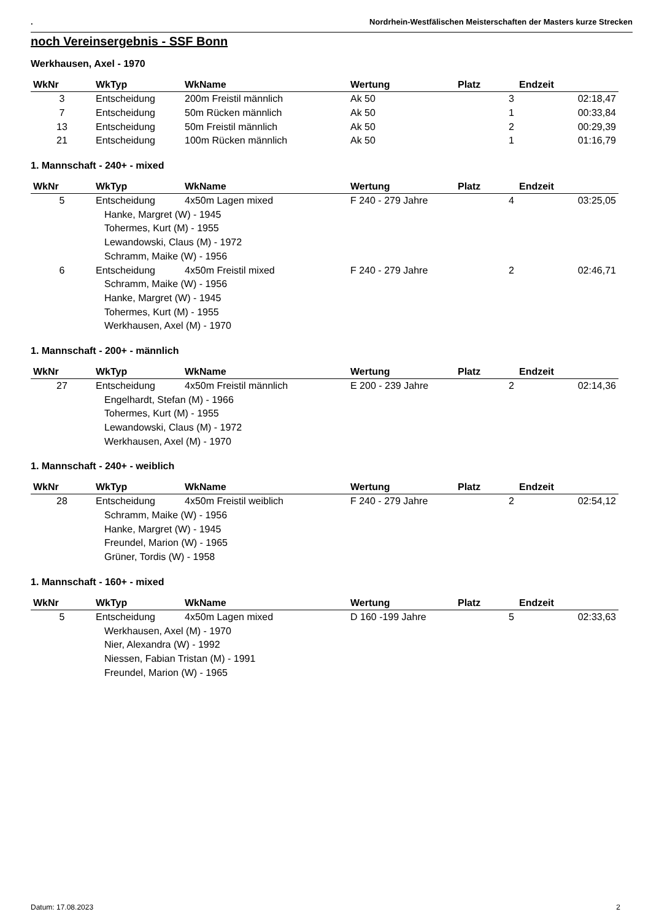. Nordrhein-Westfälischen Meisterschaften der Masters kurze Strecken
noch Vereinsergebnis - SSF Bonn
Werkhausen, Axel - 1970
| WkNr | WkTyp | WkName | Wertung | Platz | Endzeit |
| --- | --- | --- | --- | --- | --- |
| 3 | Entscheidung | 200m Freistil männlich | Ak 50 | 3 | 02:18,47 |
| 7 | Entscheidung | 50m Rücken männlich | Ak 50 | 1 | 00:33,84 |
| 13 | Entscheidung | 50m Freistil männlich | Ak 50 | 2 | 00:29,39 |
| 21 | Entscheidung | 100m Rücken männlich | Ak 50 | 1 | 01:16,79 |
1. Mannschaft - 240+ - mixed
| WkNr | WkTyp | WkName | Wertung | Platz | Endzeit |
| --- | --- | --- | --- | --- | --- |
| 5 | Entscheidung | 4x50m Lagen mixed | F 240 - 279 Jahre | 4 | 03:25,05 |
| Hanke, Margret (W) - 1945 | | | | | |
| Tohermes, Kurt (M) - 1955 | | | | | |
| Lewandowski, Claus (M) - 1972 | | | | | |
| Schramm, Maike (W) - 1956 | | | | | |
| 6 | Entscheidung | 4x50m Freistil mixed | F 240 - 279 Jahre | 2 | 02:46,71 |
| Schramm, Maike (W) - 1956 | | | | | |
| Hanke, Margret (W) - 1945 | | | | | |
| Tohermes, Kurt (M) - 1955 | | | | | |
| Werkhausen, Axel (M) - 1970 | | | | | |
1. Mannschaft - 200+ - männlich
| WkNr | WkTyp | WkName | Wertung | Platz | Endzeit |
| --- | --- | --- | --- | --- | --- |
| 27 | Entscheidung | 4x50m Freistil männlich | E 200 - 239 Jahre | 2 | 02:14,36 |
| Engelhardt, Stefan (M) - 1966 | | | | | |
| Tohermes, Kurt (M) - 1955 | | | | | |
| Lewandowski, Claus (M) - 1972 | | | | | |
| Werkhausen, Axel (M) - 1970 | | | | | |
1. Mannschaft - 240+ - weiblich
| WkNr | WkTyp | WkName | Wertung | Platz | Endzeit |
| --- | --- | --- | --- | --- | --- |
| 28 | Entscheidung | 4x50m Freistil weiblich | F 240 - 279 Jahre | 2 | 02:54,12 |
| Schramm, Maike (W) - 1956 | | | | | |
| Hanke, Margret (W) - 1945 | | | | | |
| Freundel, Marion (W) - 1965 | | | | | |
| Grüner, Tordis (W) - 1958 | | | | | |
1. Mannschaft - 160+ - mixed
| WkNr | WkTyp | WkName | Wertung | Platz | Endzeit |
| --- | --- | --- | --- | --- | --- |
| 5 | Entscheidung | 4x50m Lagen mixed | D 160 -199 Jahre | 5 | 02:33,63 |
| Werkhausen, Axel (M) - 1970 | | | | | |
| Nier, Alexandra (W) - 1992 | | | | | |
| Niessen, Fabian Tristan (M) - 1991 | | | | | |
| Freundel, Marion (W) - 1965 | | | | | |
Datum: 17.08.2023 2